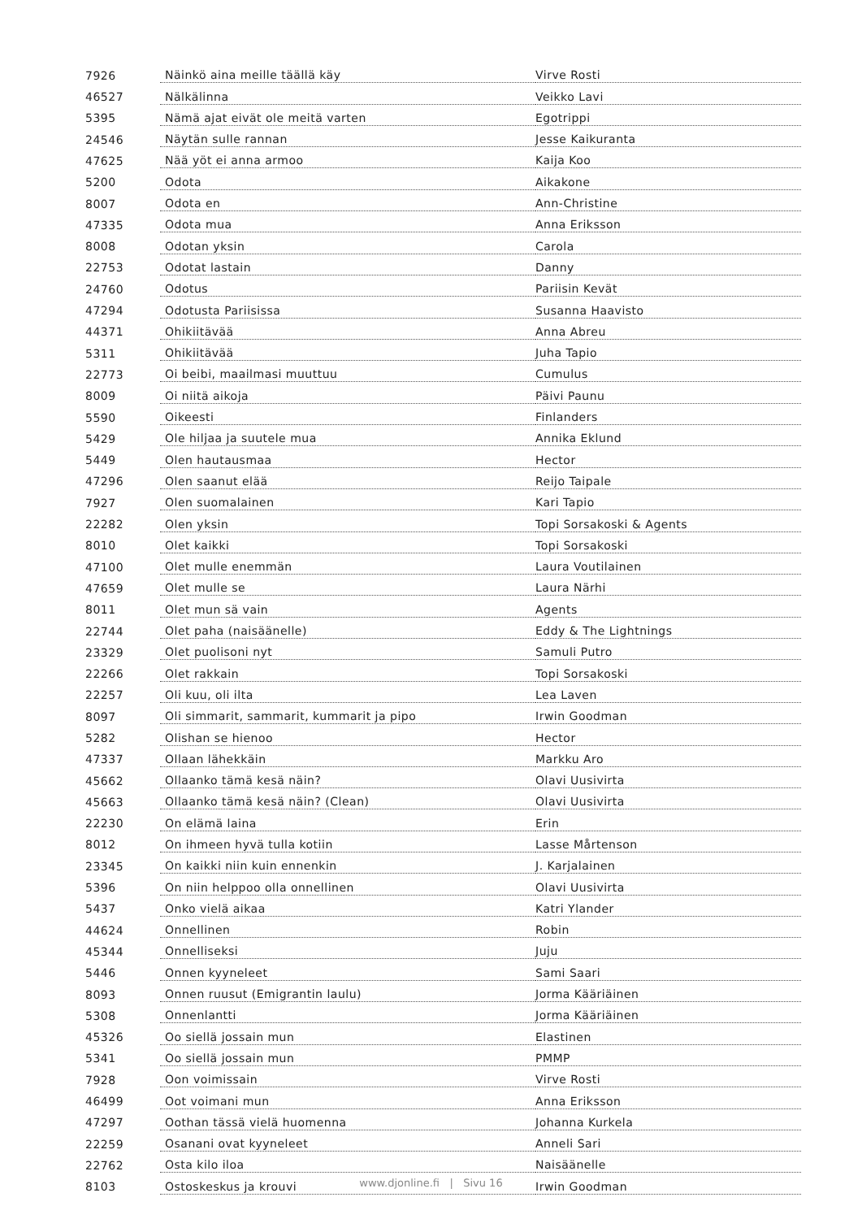| 7926 | Näinkö aina meille täällä käy | Virve Rosti |
| 46527 | Nälkälinna | Veikko Lavi |
| 5395 | Nämä ajat eivät ole meitä varten | Egotrippi |
| 24546 | Näytän sulle rannan | Jesse Kaikuranta |
| 47625 | Nää yöt ei anna armoo | Kaija Koo |
| 5200 | Odota | Aikakone |
| 8007 | Odota en | Ann-Christine |
| 47335 | Odota mua | Anna Eriksson |
| 8008 | Odotan yksin | Carola |
| 22753 | Odotat lastain | Danny |
| 24760 | Odotus | Pariisin Kevät |
| 47294 | Odotusta Pariisissa | Susanna Haavisto |
| 44371 | Ohikiitävää | Anna Abreu |
| 5311 | Ohikiitävää | Juha Tapio |
| 22773 | Oi beibi, maailmasi muuttuu | Cumulus |
| 8009 | Oi niitä aikoja | Päivi Paunu |
| 5590 | Oikeesti | Finlanders |
| 5429 | Ole hiljaa ja suutele mua | Annika Eklund |
| 5449 | Olen hautausmaa | Hector |
| 47296 | Olen saanut elää | Reijo Taipale |
| 7927 | Olen suomalainen | Kari Tapio |
| 22282 | Olen yksin | Topi Sorsakoski & Agents |
| 8010 | Olet kaikki | Topi Sorsakoski |
| 47100 | Olet mulle enemmän | Laura Voutilainen |
| 47659 | Olet mulle se | Laura Närhi |
| 8011 | Olet mun sä vain | Agents |
| 22744 | Olet paha (naisäänelle) | Eddy & The Lightnings |
| 23329 | Olet puolisoni nyt | Samuli Putro |
| 22266 | Olet rakkain | Topi Sorsakoski |
| 22257 | Oli kuu, oli ilta | Lea Laven |
| 8097 | Oli simmarit, sammarit, kummarit ja pipo | Irwin Goodman |
| 5282 | Olishan se hienoo | Hector |
| 47337 | Ollaan lähekkäin | Markku Aro |
| 45662 | Ollaanko tämä kesä näin? | Olavi Uusivirta |
| 45663 | Ollaanko tämä kesä näin? (Clean) | Olavi Uusivirta |
| 22230 | On elämä laina | Erin |
| 8012 | On ihmeen hyvä tulla kotiin | Lasse Mårtenson |
| 23345 | On kaikki niin kuin ennenkin | J. Karjalainen |
| 5396 | On niin helppoo olla onnellinen | Olavi Uusivirta |
| 5437 | Onko vielä aikaa | Katri Ylander |
| 44624 | Onnellinen | Robin |
| 45344 | Onnelliseksi | Juju |
| 5446 | Onnen kyyneleet | Sami Saari |
| 8093 | Onnen ruusut (Emigrantin laulu) | Jorma Kääriäinen |
| 5308 | Onnenlantti | Jorma Kääriäinen |
| 45326 | Oo siellä jossain mun | Elastinen |
| 5341 | Oo siellä jossain mun | PMMP |
| 7928 | Oon voimissain | Virve Rosti |
| 46499 | Oot voimani mun | Anna Eriksson |
| 47297 | Oothan tässä vielä huomenna | Johanna Kurkela |
| 22259 | Osanani ovat kyyneleet | Anneli Sari |
| 22762 | Osta kilo iloa | Naisäänelle |
| 8103 | Ostoskeskus ja krouvi | Irwin Goodman |
www.djonline.fi | Sivu 16